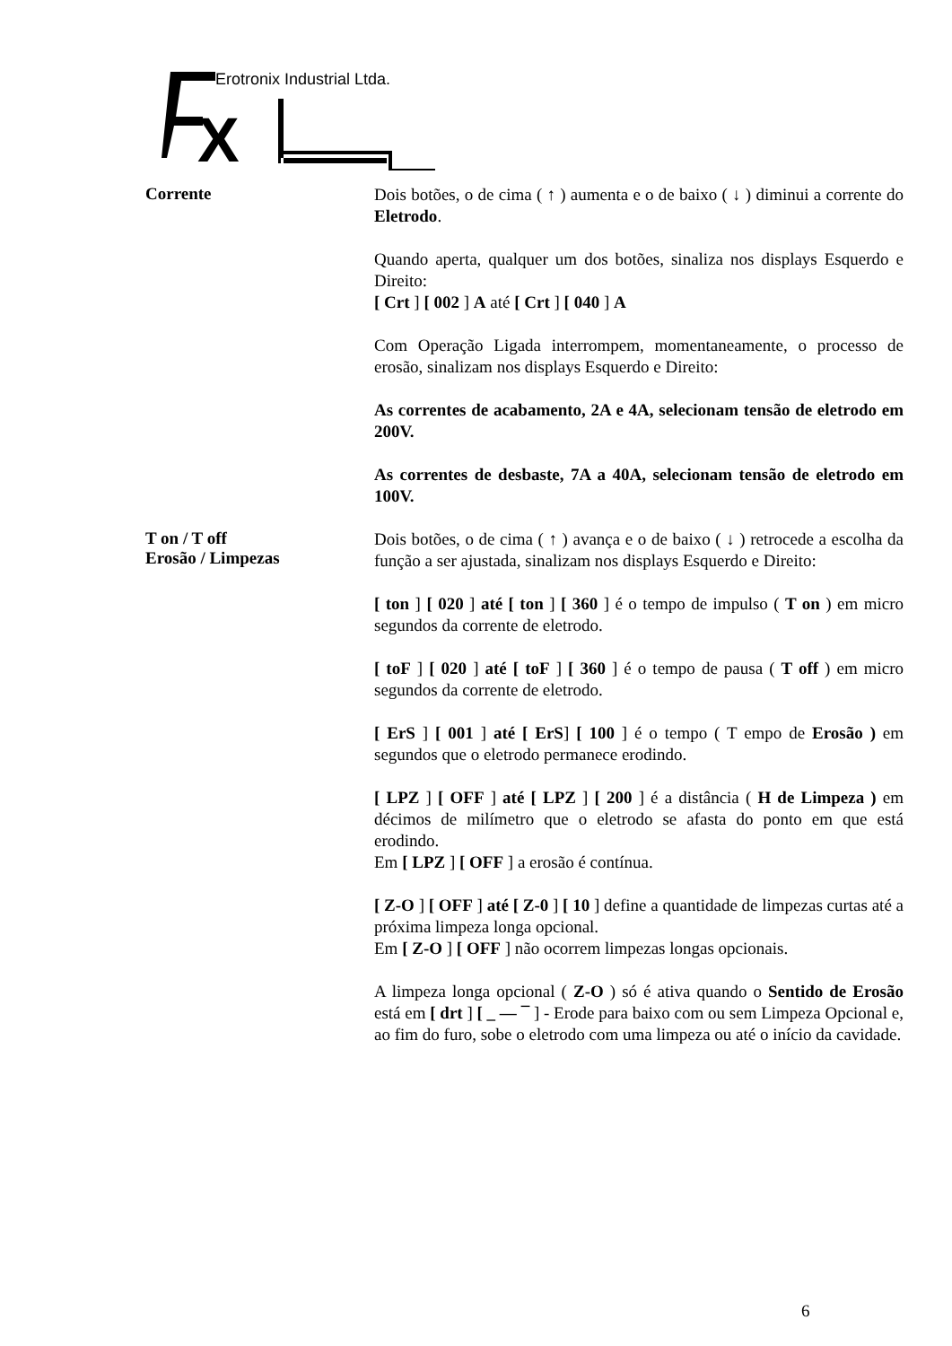X
Erotronix Industrial Ltda.
Corrente
Dois botões, o de cima ( ↑ ) aumenta e o de baixo ( ↓ ) diminui a corrente do Eletrodo.
Quando aperta, qualquer um dos botões, sinaliza nos displays Esquerdo e Direito:
[ Crt ] [ 002 ] A até [ Crt ] [ 040 ] A
Com Operação Ligada interrompem, momentaneamente, o processo de erosão, sinalizam nos displays Esquerdo e Direito:
As correntes de acabamento, 2A e 4A, selecionam tensão de eletrodo em 200V.
As correntes de desbaste, 7A a 40A, selecionam tensão de eletrodo em 100V.
T on / T off
Erosão / Limpezas
Dois botões, o de cima ( ↑ ) avança e o de baixo ( ↓ ) retrocede a escolha da função a ser ajustada, sinalizam nos displays Esquerdo e Direito:
[ ton ] [ 020 ] até [ ton ] [ 360 ] é o tempo de impulso ( T on ) em micro segundos da corrente de eletrodo.
[ toF ] [ 020 ] até [ toF ] [ 360 ] é o tempo de pausa ( T off ) em micro segundos da corrente de eletrodo.
[ ErS ] [ 001 ] até [ ErS] [ 100 ] é o tempo ( T empo de Erosão ) em segundos que o eletrodo permanece erodindo.
[ LPZ ] [ OFF ] até [ LPZ ] [ 200 ] é a distância ( H de Limpeza ) em décimos de milímetro que o eletrodo se afasta do ponto em que está erodindo.
Em [ LPZ ] [ OFF ] a erosão é contínua.
[ Z-O ] [ OFF ] até [ Z-0 ] [ 10 ] define a quantidade de limpezas curtas até a próxima limpeza longa opcional.
Em [ Z-O ] [ OFF ] não ocorrem limpezas longas opcionais.
A limpeza longa opcional ( Z-O ) só é ativa quando o Sentido de Erosão está em [ drt ] [ _ — ¯ ] - Erode para baixo com ou sem Limpeza Opcional e, ao fim do furo, sobe o eletrodo com uma limpeza ou até o início da cavidade.
6